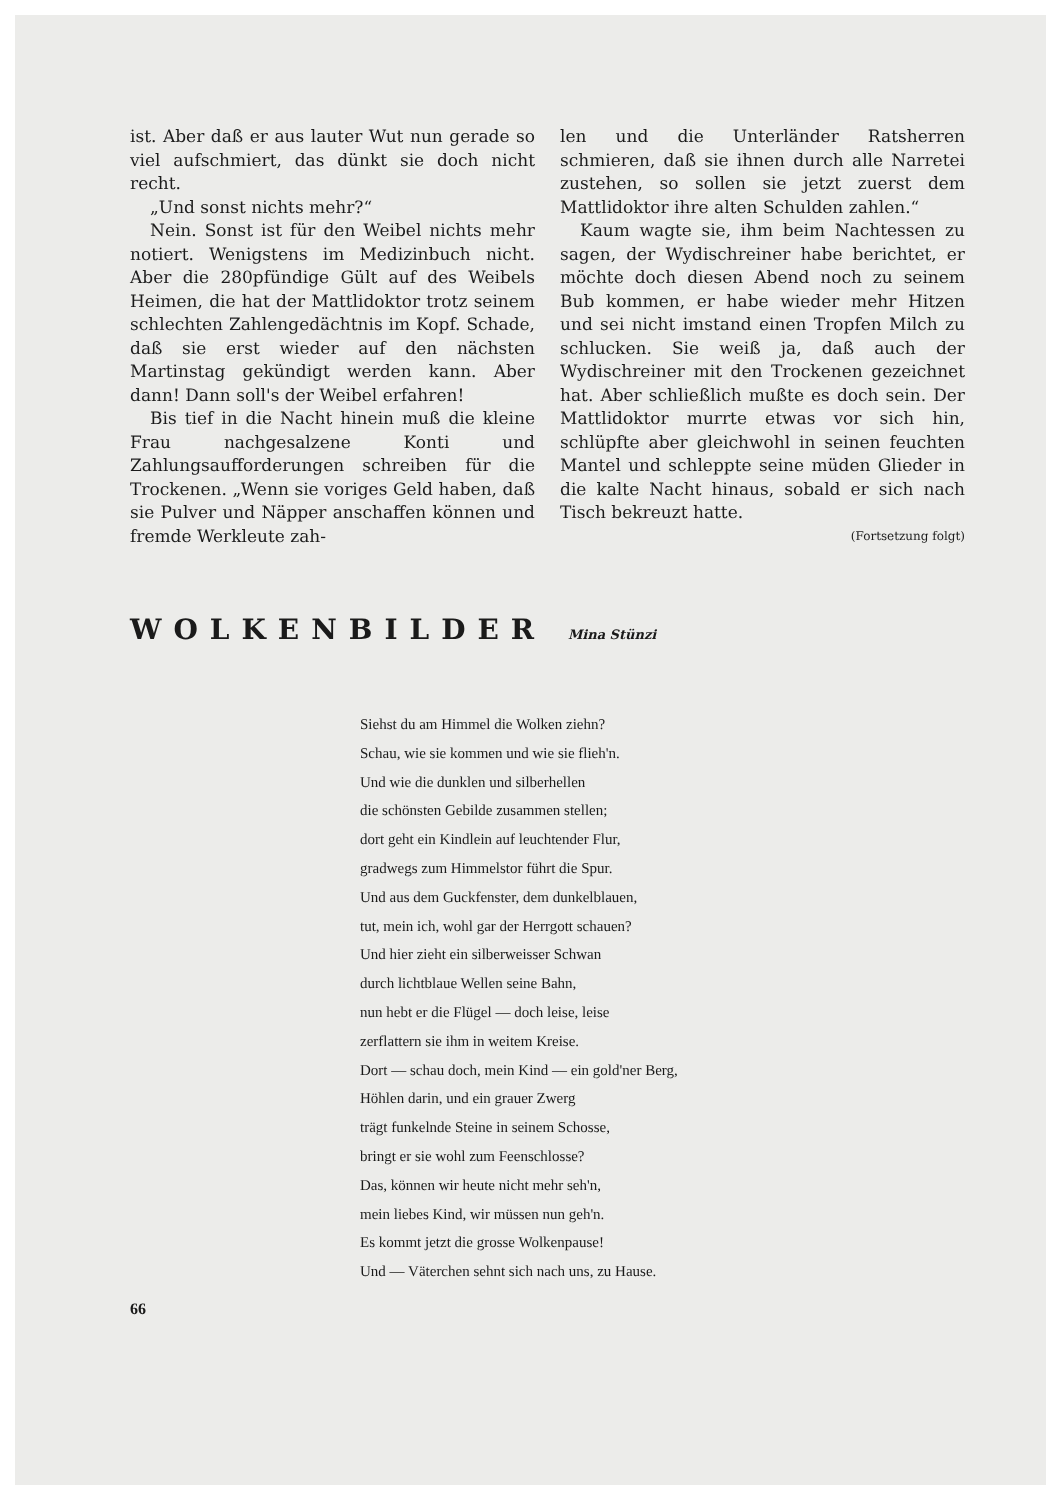ist. Aber daß er aus lauter Wut nun gerade so viel aufschmiert, das dünkt sie doch nicht recht.
„Und sonst nichts mehr?“
Nein. Sonst ist für den Weibel nichts mehr notiert. Wenigstens im Medizinbuch nicht. Aber die 280pfündige Gült auf des Weibels Heimen, die hat der Mattlidoktor trotz seinem schlechten Zahlengedächtnis im Kopf. Schade, daß sie erst wieder auf den nächsten Martinstag gekündigt werden kann. Aber dann! Dann soll's der Weibel erfahren!
Bis tief in die Nacht hinein muß die kleine Frau nachgesalzene Konti und Zahlungsaufforderungen schreiben für die Trockenen. „Wenn sie voriges Geld haben, daß sie Pulver und Näpper anschaffen können und fremde Werkleute zah-
len und die Unterländer Ratsherren schmieren, daß sie ihnen durch alle Narretei zustehen, so sollen sie jetzt zuerst dem Mattlidoktor ihre alten Schulden zahlen.“
Kaum wagte sie, ihm beim Nachtessen zu sagen, der Wydischreiner habe berichtet, er möchte doch diesen Abend noch zu seinem Bub kommen, er habe wieder mehr Hitzen und sei nicht imstand einen Tropfen Milch zu schlucken. Sie weiß ja, daß auch der Wydischreiner mit den Trockenen gezeichnet hat. Aber schließlich mußte es doch sein. Der Mattlidoktor murrte etwas vor sich hin, schlüpfte aber gleichwohl in seinen feuchten Mantel und schleppte seine müden Glieder in die kalte Nacht hinaus, sobald er sich nach Tisch bekreuzt hatte.
(Fortsetzung folgt)
WOLKENBILDER Mina Stünzi
Siehst du am Himmel die Wolken ziehn?
Schau, wie sie kommen und wie sie flieh'n.
Und wie die dunklen und silberhellen
die schönsten Gebilde zusammen stellen;
dort geht ein Kindlein auf leuchtender Flur,
gradwegs zum Himmelstor führt die Spur.
Und aus dem Guckfenster, dem dunkelblauen,
tut, mein ich, wohl gar der Herrgott schauen?
Und hier zieht ein silberweisser Schwan
durch lichtblaue Wellen seine Bahn,
nun hebt er die Flügel — doch leise, leise
zerflattern sie ihm in weitem Kreise.
Dort — schau doch, mein Kind — ein gold'ner Berg,
Höhlen darin, und ein grauer Zwerg
trägt funkelnde Steine in seinem Schosse,
bringt er sie wohl zum Feenschlosse?
Das, können wir heute nicht mehr seh'n,
mein liebes Kind, wir müssen nun geh'n.
Es kommt jetzt die grosse Wolkenpause!
Und — Väterchen sehnt sich nach uns, zu Hause.
66